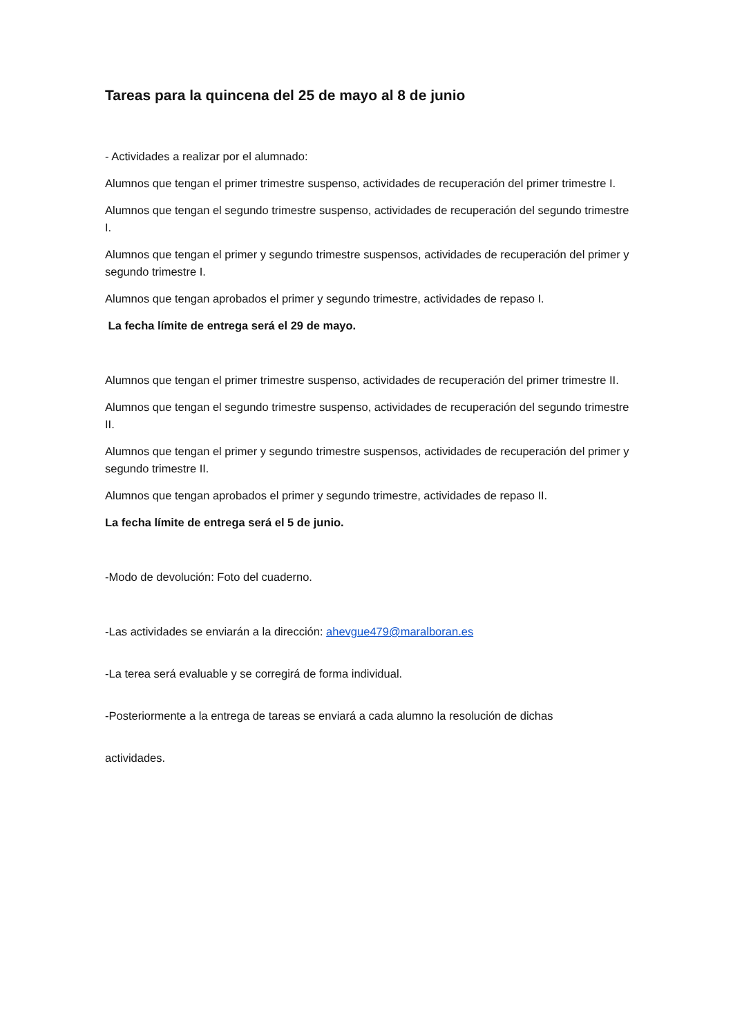Tareas para la quincena del 25 de mayo al 8 de junio
- Actividades a realizar por el alumnado:
Alumnos que tengan el primer trimestre suspenso, actividades de recuperación del primer trimestre I.
Alumnos que tengan el segundo trimestre suspenso, actividades de recuperación del segundo trimestre I.
Alumnos que tengan el primer y segundo trimestre suspensos, actividades de recuperación del primer y segundo trimestre I.
Alumnos que tengan aprobados el primer y segundo trimestre, actividades de repaso I.
La fecha límite de entrega será el 29 de mayo.
Alumnos que tengan el primer trimestre suspenso, actividades de recuperación del primer trimestre II.
Alumnos que tengan el segundo trimestre suspenso, actividades de recuperación del segundo trimestre II.
Alumnos que tengan el primer y segundo trimestre suspensos, actividades de recuperación del primer y segundo trimestre II.
Alumnos que tengan aprobados el primer y segundo trimestre, actividades de repaso II.
La fecha límite de entrega será el 5 de junio.
-Modo de devolución: Foto del cuaderno.
-Las actividades se enviarán a la dirección: ahevgue479@maralboran.es
-La terea será evaluable y se corregirá de forma individual.
-Posteriormente a la entrega de tareas se enviará a cada alumno la resolución de dichas
actividades.